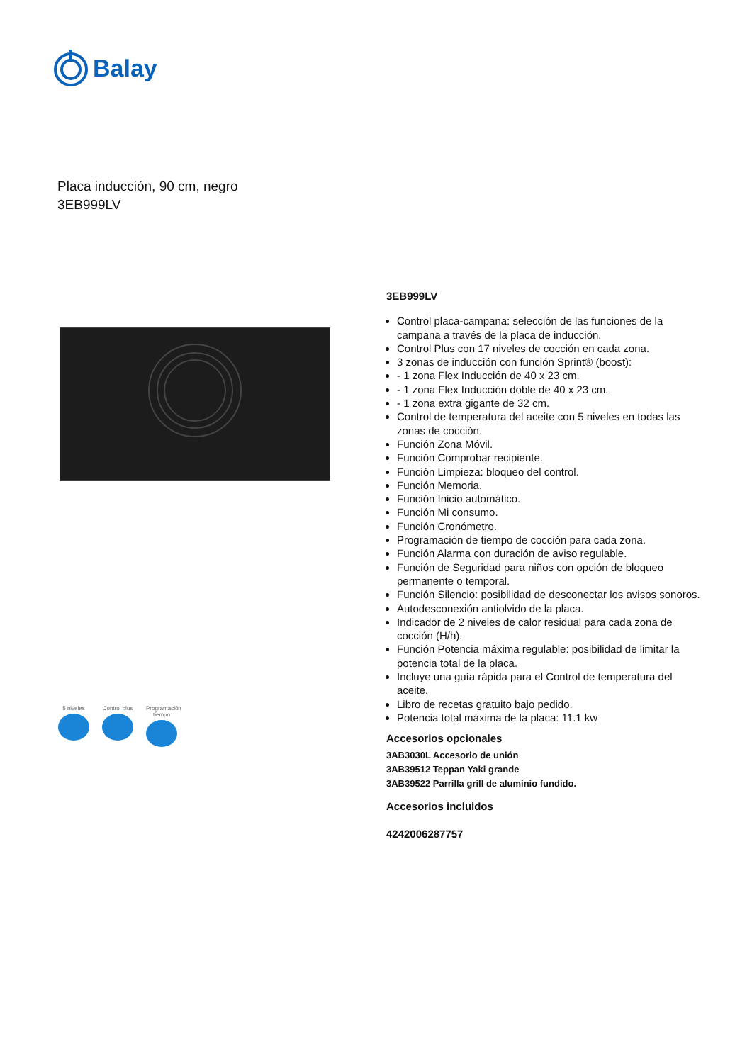Balay
Placa inducción, 90 cm, negro
3EB999LV
5 niveles Control plus
Programación tiempo
3EB999LV
Control placa-campana: selección de las funciones de la campana a través de la placa de inducción.
Control Plus con 17 niveles de cocción en cada zona.
3 zonas de inducción con función Sprint® (boost):
- 1 zona Flex Inducción de 40 x 23 cm.
- 1 zona Flex Inducción doble de 40 x 23 cm.
- 1 zona extra gigante de 32 cm.
Control de temperatura del aceite con 5 niveles en todas las zonas de cocción.
Función Zona Móvil.
Función Comprobar recipiente.
Función Limpieza: bloqueo del control.
Función Memoria.
Función Inicio automático.
Función Mi consumo.
Función Cronómetro.
Programación de tiempo de cocción para cada zona.
Función Alarma con duración de aviso regulable.
Función de Seguridad para niños con opción de bloqueo permanente o temporal.
Función Silencio: posibilidad de desconectar los avisos sonoros.
Autodesconexión antiolvido de la placa.
Indicador de 2 niveles de calor residual para cada zona de cocción (H/h).
Función Potencia máxima regulable: posibilidad de limitar la potencia total de la placa.
Incluye una guía rápida para el Control de temperatura del aceite.
Libro de recetas gratuito bajo pedido.
Potencia total máxima de la placa: 11.1 kw
Accesorios opcionales
3AB3030L Accesorio de unión
3AB39512 Teppan Yaki grande
3AB39522 Parrilla grill de aluminio fundido.
Accesorios incluidos
4242006287757